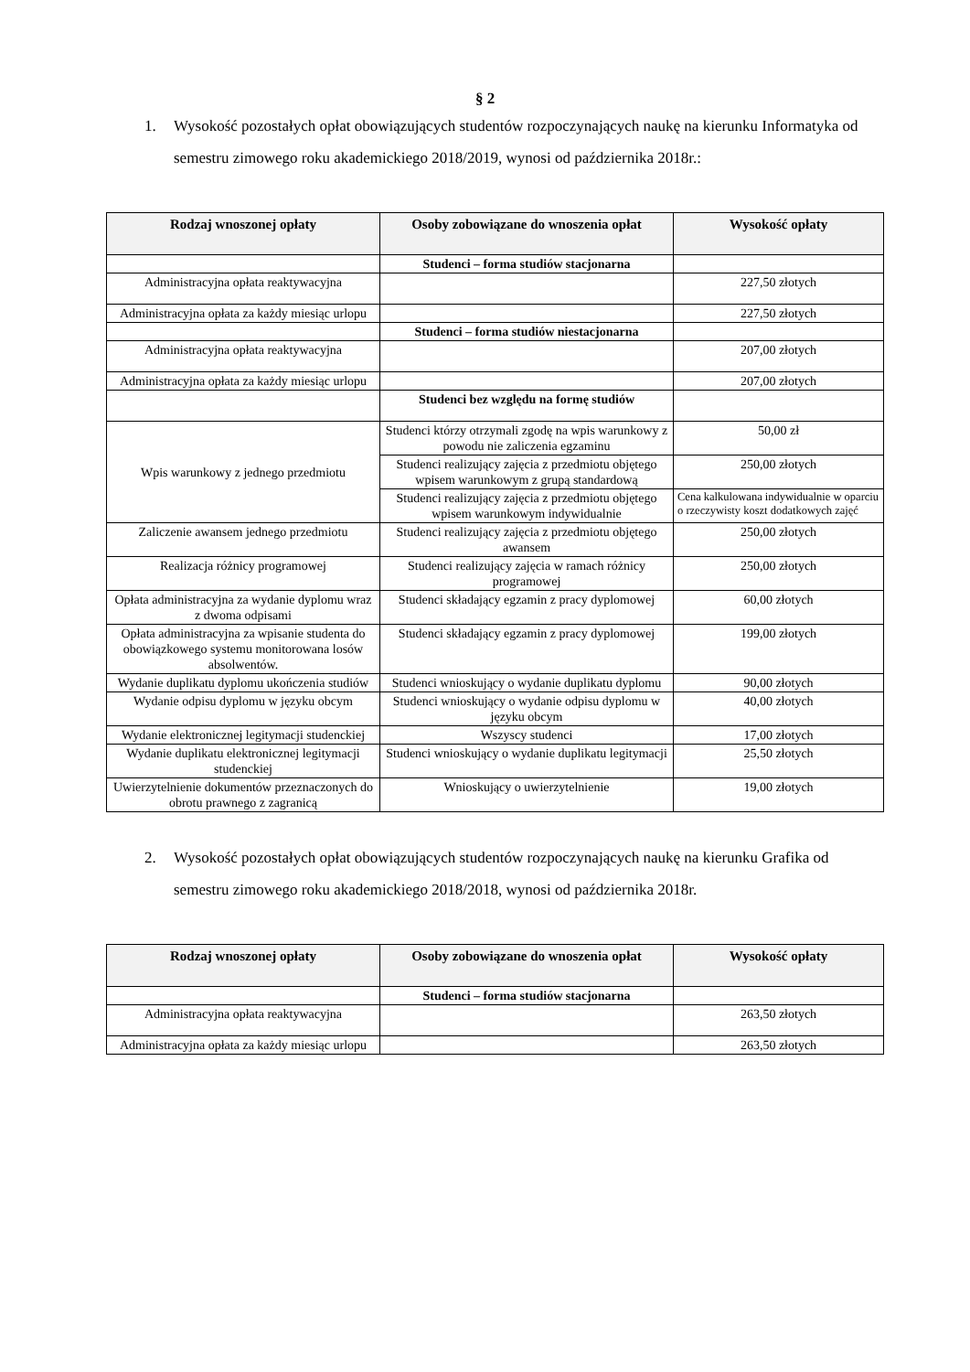§ 2
1. Wysokość pozostałych opłat obowiązujących studentów rozpoczynających naukę na kierunku Informatyka od semestru zimowego roku akademickiego 2018/2019, wynosi od października 2018r.:
| Rodzaj wnoszonej opłaty | Osoby zobowiązane do wnoszenia opłat | Wysokość opłaty |
| --- | --- | --- |
| | Studenci – forma studiów stacjonarna | |
| Administracyjna opłata reaktywacyjna | | 227,50 złotych |
| Administracyjna opłata za każdy miesiąc urlopu | | 227,50 złotych |
| | Studenci – forma studiów niestacjonarna | |
| Administracyjna opłata reaktywacyjna | | 207,00 złotych |
| Administracyjna opłata za każdy miesiąc urlopu | | 207,00 złotych |
| | Studenci bez względu na formę studiów | |
| Wpis warunkowy z jednego przedmiotu | Studenci którzy otrzymali zgodę na wpis warunkowy z powodu nie zaliczenia egzaminu | 50,00 zł |
| | Studenci realizujący zajęcia z przedmiotu objętego wpisem warunkowym z grupą standardową | 250,00 złotych |
| | Studenci realizujący zajęcia z przedmiotu objętego wpisem warunkowym indywidualnie | Cena kalkulowana indywidualnie w oparciu o rzeczywisty koszt dodatkowych zajęć |
| Zaliczenie awansem jednego przedmiotu | Studenci realizujący zajęcia z przedmiotu objętego awansem | 250,00 złotych |
| Realizacja różnicy programowej | Studenci realizujący zajęcia w ramach różnicy programowej | 250,00 złotych |
| Opłata administracyjna za wydanie dyplomu wraz z dwoma odpisami | Studenci składający egzamin z pracy dyplomowej | 60,00 złotych |
| Opłata administracyjna za wpisanie studenta do obowiązkowego systemu monitorowana losów absolwentów. | Studenci składający egzamin z pracy dyplomowej | 199,00 złotych |
| Wydanie duplikatu dyplomu ukończenia studiów | Studenci wnioskujący o wydanie duplikatu dyplomu | 90,00 złotych |
| Wydanie odpisu dyplomu w języku obcym | Studenci wnioskujący o wydanie odpisu dyplomu w języku obcym | 40,00 złotych |
| Wydanie elektronicznej legitymacji studenckiej | Wszyscy studenci | 17,00 złotych |
| Wydanie duplikatu elektronicznej legitymacji studenckiej | Studenci wnioskujący o wydanie duplikatu legitymacji | 25,50 złotych |
| Uwierzytelnienie dokumentów przeznaczonych do obrotu prawnego z zagranicą | Wnioskujący o uwierzytelnienie | 19,00 złotych |
2. Wysokość pozostałych opłat obowiązujących studentów rozpoczynających naukę na kierunku Grafika od semestru zimowego roku akademickiego 2018/2018, wynosi od października 2018r.
| Rodzaj wnoszonej opłaty | Osoby zobowiązane do wnoszenia opłat | Wysokość opłaty |
| --- | --- | --- |
| | Studenci – forma studiów stacjonarna | |
| Administracyjna opłata reaktywacyjna | | 263,50 złotych |
| Administracyjna opłata za każdy miesiąc urlopu | | 263,50 złotych |